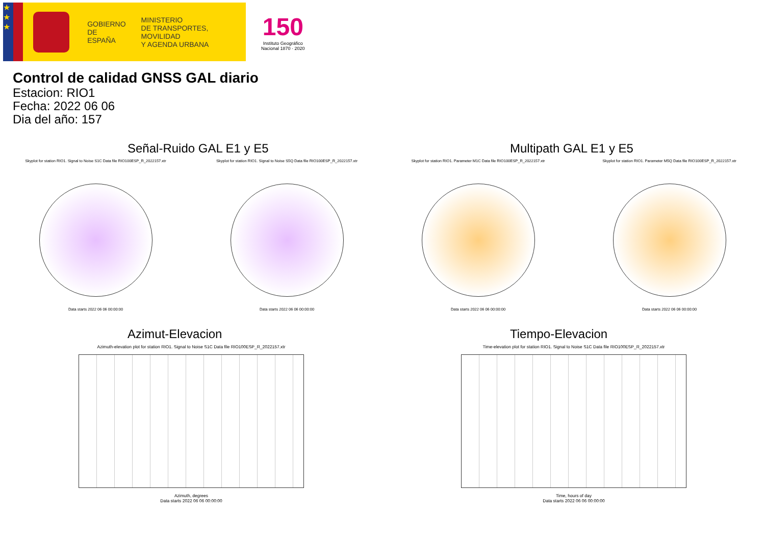★
★
★
GOBIERNO
DE ESPAÑA
MINISTERIO
DE TRANSPORTES, MOVILIDAD
Y AGENDA URBANA
150
Instituto Geográfico
Nacional 1870 · 2020
Control de calidad GNSS GAL diario
Estacion: RIO1
Fecha: 2022 06 06
Dia del año: 157
Señal-Ruido GAL E1 y E5
Skyplot for station RIO1. Signal to Noise S1C Data file RIO100ESP_R_2022157.xtr
Data starts 2022 06 06 00:00:00
Skyplot for station RIO1. Signal to Noise S5Q Data file RIO100ESP_R_2022157.xtr
Data starts 2022 06 06 00:00:00
Multipath GAL E1 y E5
Skyplot for station RIO1. Parameter M1C Data file RIO100ESP_R_2022157.xtr
Data starts 2022 06 06 00:00:00
Skyplot for station RIO1. Parameter M5Q Data file RIO100ESP_R_2022157.xtr
Data starts 2022 06 06 00:00:00
Azimut-Elevacion
Azimuth-elevation plot for station RIO1. Signal to Noise S1C Data file RIO100ESP_R_2022157.xtr
Azimuth, degrees
Data starts 2022 06 06 00:00:00
Tiempo-Elevacion
Time-elevation plot for station RIO1. Signal to Noise S1C Data file RIO100ESP_R_2022157.xtr
Time, hours of day
Data starts 2022 06 06 00:00:00